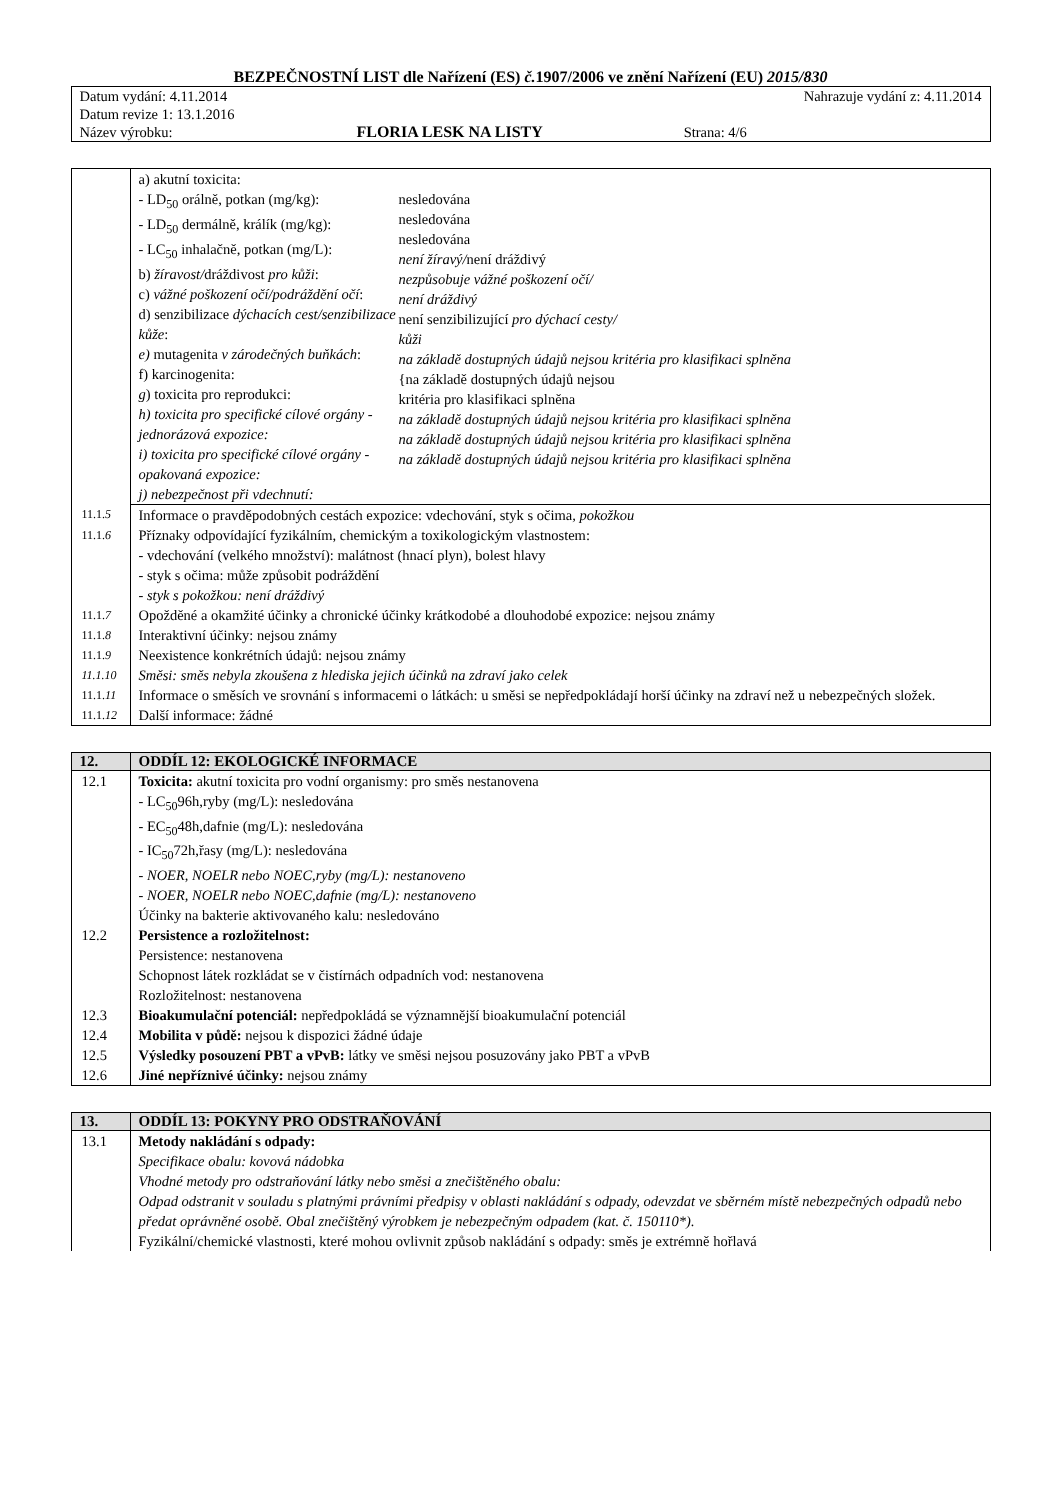BEZPEČNOSTNÍ LIST dle Nařízení (ES) č. 1907/2006 ve znění Nařízení (EU) 2015/830
| Datum vydání: 4.11.2014 | | Nahrazuje vydání z: 4.11.2014 |
| Datum revize 1: 13.1.2016 | | |
| Název výrobku: | FLORIA LESK NA LISTY | Strana: 4/6 |
| | / a) akutní toxicita: - LD<sub>50</sub> orálně, potkan (mg/kg): - LD<sub>50</sub> dermálně, králík (mg/kg): - LC<sub>50</sub> inhalačně, potkan (mg/L): b) žíravost/ dráždivost pro kůži : c) vážné poškození očí/podráždění očí : d) senzibilizace dýchacích cest/senzibilizace kůže : e) mutagenita v zárodečných buňkách : f) karcinogenita: g ) toxicita pro reprodukci: h) toxicita pro specifické cílové orgány - jednorázová expozice: i) toxicita pro specifické cílové orgány - opakovaná expozice: j) nebezpečnost při vdechnutí: / nesledována nesledována nesledována není žíravý/ není dráždivý nezpůsobuje vážné poškození očí/ není dráždivý není senzibilizující pro dýchací cesty/ kůži na základě dostupných údajů nejsou kritéria pro klasifikaci splněna {na základě dostupných údajů nejsou kritéria pro klasifikaci splněna na základě dostupných údajů nejsou kritéria pro klasifikaci splněna na základě dostupných údajů nejsou kritéria pro klasifikaci splněna na základě dostupných údajů nejsou kritéria pro klasifikaci splněna / |
| 11.1. 5 | Informace o pravděpodobných cestách expozice: vdechování, styk s očima , pokožkou |
| 11.1. 6 | Příznaky odpovídající fyzikálním, chemickým a toxikologickým vlastnostem: - vdechování (velkého množství): malátnost (hnací plyn), bolest hlavy - styk s očima: může způsobit podráždění - styk s pokožkou: není dráždivý |
| 11.1. 7 | Opožděné a okamžité účinky a chronické účinky krátkodobé a dlouhodobé expozice: nejsou známy |
| 11.1. 8 | Interaktivní účinky: nejsou známy |
| 11.1. 9 11.1.10 | Neexistence konkrétních údajů: nejsou známy Směsi: směs nebyla zkoušena z hlediska jejich účinků na zdraví jako celek |
| 11.1. 11 | Informace o směsích ve srovnání s informacemi o látkách: u směsi se nepředpokládají horší účinky na zdraví než u nebezpečných složek. |
| 11.1. 12 | Další informace: žádné |
| 12. | ODDÍL 12: EKOLOGICKÉ INFORMACE |
| --- | --- |
| 12.1 | Toxicita: akutní toxicita pro vodní organismy: pro směs nestanovena - LC<sub>50</sub>96h,ryby (mg/L): nesledována - EC<sub>50</sub>48h,dafnie (mg/L): nesledována - IC<sub>50</sub>72h,řasy (mg/L): nesledována - NOER, NOELR nebo NOEC,ryby (mg/L): nestanoveno - NOER, NOELR nebo NOEC,dafnie (mg/L): nestanoveno Účinky na bakterie aktivovaného kalu: nesledováno |
| 12.2 | Persistence a rozložitelnost: Persistence: nestanovena Schopnost látek rozkládat se v čistírnách odpadních vod: nestanovena Rozložitelnost: nestanovena |
| 12.3 | Bioakumulační potenciál: nepředpokládá se významnější bioakumulační potenciál |
| 12.4 | Mobilita v půdě: nejsou k dispozici žádné údaje |
| 12.5 | Výsledky posouzení PBT a vPvB: látky ve směsi nejsou posuzovány jako PBT a vPvB |
| 12.6 | Jiné nepříznivé účinky: nejsou známy |
| 13. | ODDÍL 13: POKYNY PRO ODSTRAŇOVÁNÍ |
| --- | --- |
| 13.1 | Metody nakládání s odpady: Specifikace obalu: kovová nádobka Vhodné metody pro odstraňování látky nebo směsi a znečištěného obalu: Odpad odstranit v souladu s platnými právními předpisy v oblasti nakládání s odpady, odevzdat ve sběrném místě nebezpečných odpadů nebo předat oprávněné osobě. Obal znečištěný výrobkem je nebezpečným odpadem (kat. č. 150110*). Fyzikální/chemické vlastnosti, které mohou ovlivnit způsob nakládání s odpady: směs je extrémně hořlavá |